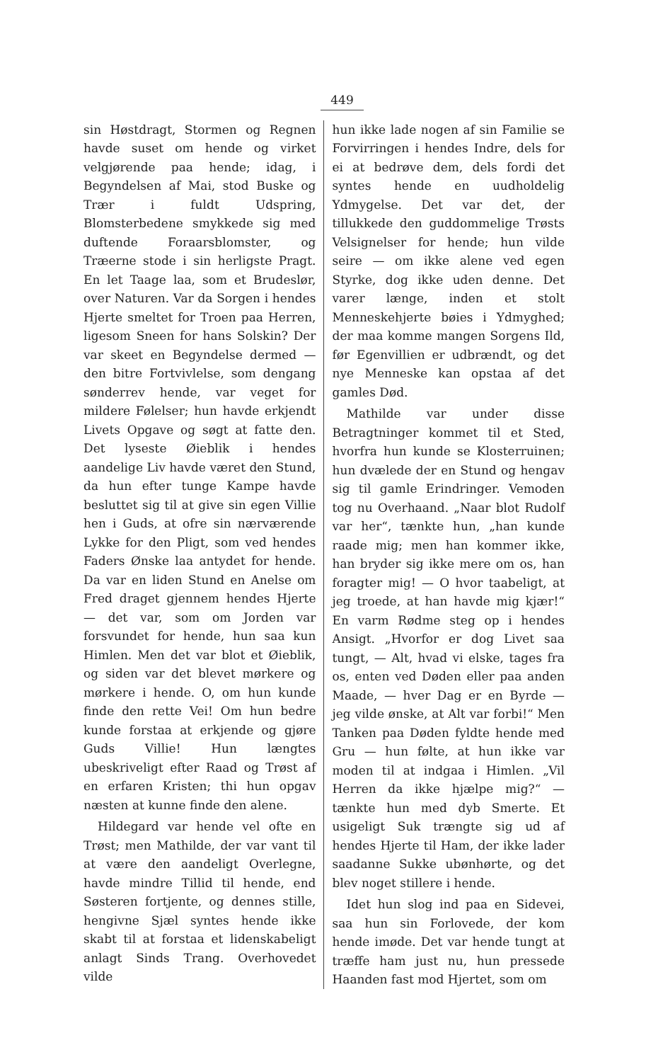449
sin Høstdragt, Stormen og Regnen havde suset om hende og virket velgjørende paa hende; idag, i Begyndelsen af Mai, stod Buske og Trær i fuldt Udspring, Blomsterbedene smykkede sig med duftende Foraarsblomster, og Træerne stode i sin herligste Pragt. En let Taage laa, som et Brudeslør, over Naturen. Var da Sorgen i hendes Hjerte smeltet for Troen paa Herren, ligesom Sneen for hans Solskin? Der var skeet en Begyndelse dermed — den bitre Fortvivlelse, som dengang sønderrev hende, var veget for mildere Følelser; hun havde erkjendt Livets Opgave og søgt at fatte den. Det lyseste Øieblik i hendes aandelige Liv havde været den Stund, da hun efter tunge Kampe havde besluttet sig til at give sin egen Villie hen i Guds, at ofre sin nærværende Lykke for den Pligt, som ved hendes Faders Ønske laa antydet for hende. Da var en liden Stund en Anelse om Fred draget gjennem hendes Hjerte — det var, som om Jorden var forsvundet for hende, hun saa kun Himlen. Men det var blot et Øieblik, og siden var det blevet mørkere og mørkere i hende. O, om hun kunde finde den rette Vei! Om hun bedre kunde forstaa at erkjende og gjøre Guds Villie! Hun længtes ubeskriveligt efter Raad og Trøst af en erfaren Kristen; thi hun opgav næsten at kunne finde den alene.
Hildegard var hende vel ofte en Trøst; men Mathilde, der var vant til at være den aandeligt Overlegne, havde mindre Tillid til hende, end Søsteren fortjente, og dennes stille, hengivne Sjæl syntes hende ikke skabt til at forstaa et lidenskabeligt anlagt Sinds Trang. Overhovedet vilde
hun ikke lade nogen af sin Familie se Forvirringen i hendes Indre, dels for ei at bedrøve dem, dels fordi det syntes hende en uudholdelig Ydmygelse. Det var det, der tillukkede den guddommelige Trøsts Velsignelser for hende; hun vilde seire — om ikke alene ved egen Styrke, dog ikke uden denne. Det varer længe, inden et stolt Menneskehjerte bøies i Ydmyghed; der maa komme mangen Sorgens Ild, før Egenvillien er udbrændt, og det nye Menneske kan opstaa af det gamles Død.
Mathilde var under disse Betragtninger kommet til et Sted, hvorfra hun kunde se Klosterruinen; hun dvælede der en Stund og hengav sig til gamle Erindringer. Vemoden tog nu Overhaand. „Naar blot Rudolf var her“, tænkte hun, „han kunde raade mig; men han kommer ikke, han bryder sig ikke mere om os, han foragter mig! — O hvor taabeligt, at jeg troede, at han havde mig kjær!“ En varm Rødme steg op i hendes Ansigt. „Hvorfor er dog Livet saa tungt, — Alt, hvad vi elske, tages fra os, enten ved Døden eller paa anden Maade, — hver Dag er en Byrde — jeg vilde ønske, at Alt var forbi!“ Men Tanken paa Døden fyldte hende med Gru — hun følte, at hun ikke var moden til at indgaa i Himlen. „Vil Herren da ikke hjælpe mig?“ — tænkte hun med dyb Smerte. Et usigeligt Suk trængte sig ud af hendes Hjerte til Ham, der ikke lader saadanne Sukke ubønhørte, og det blev noget stillere i hende.
Idet hun slog ind paa en Sidevei, saa hun sin Forlovede, der kom hende imøde. Det var hende tungt at træffe ham just nu, hun pressede Haanden fast mod Hjertet, som om